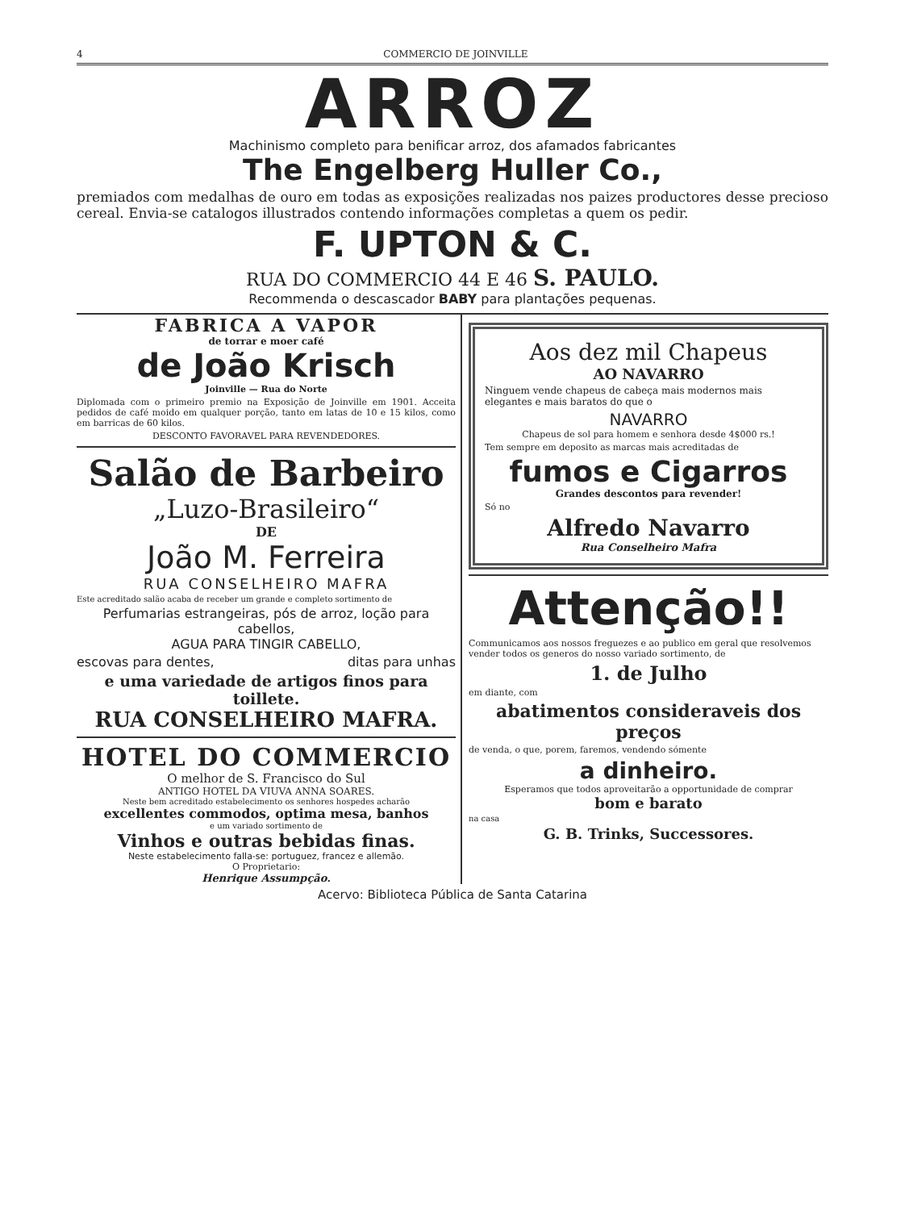4 COMMERCIO DE JOINVILLE
ARROZ
Machinismo completo para benificar arroz, dos afamados fabricantes
The Engelberg Huller Co.,
premiados com medalhas de ouro em todas as exposições realizadas nos paizes productores desse precioso cereal. Envia-se catalogos illustrados contendo informações completas a quem os pedir.
F. UPTON & C.
RUA DO COMMERCIO 44 E 46 S. PAULO.
Recommenda o descascador BABY para plantações pequenas.
FABRICA A VAPOR
de torrar e moer café
de João Krisch
Joinville — Rua do Norte
Diplomada com o primeiro premio na Exposição de Joinville em 1901. Acceita pedidos de café moido em qualquer porção, tanto em latas de 10 e 15 kilos, como em barricas de 60 kilos.
DESCONTO FAVORAVEL PARA REVENDEDORES.
Salão de Barbeiro
„Luzo-Brasileiro“
DE
João M. Ferreira
RUA CONSELHEIRO MAFRA
Este acreditado salão acaba de receber um grande e completo sortimento de
Perfumarias estrangeiras, pós de arroz, loção para cabellos,
AGUA PARA TINGIR CABELLO,
escovas para dentes, ditas para unhas
e uma variedade de artigos finos para toillete.
RUA CONSELHEIRO MAFRA.
HOTEL DO COMMERCIO
O melhor de S. Francisco do Sul
ANTIGO HOTEL DA VIUVA ANNA SOARES.
Neste bem acreditado estabelecimento os senhores hospedes acharão
excellentes commodos, optima mesa, banhos
e um variado sortimento de
Vinhos e outras bebidas finas.
Neste estabelecimento falla-se: portuguez, francez e allemão.
O Proprietario:
Henrique Assumpção.
Aos dez mil Chapeus
AO NAVARRO
Ninguem vende chapeus de cabeça mais modernos mais elegantes e mais baratos do que o
NAVARRO
Chapeus de sol para homem e senhora desde 4$000 rs.!
Tem sempre em deposito as marcas mais acreditadas de
fumos e Cigarros
Grandes descontos para revender!
Só no
Alfredo Navarro
Rua Conselheiro Mafra
Attenção!!
Communicamos aos nossos freguezes e ao publico em geral que resolvemos vender todos os generos do nosso variado sortimento, de
1. de Julho
em diante, com
abatimentos consideraveis dos preços
de venda, o que, porem, faremos, vendendo sómente
a dinheiro.
Esperamos que todos aproveitarão a opportunidade de comprar
bom e barato
na casa
G. B. Trinks, Successores.
Acervo: Biblioteca Pública de Santa Catarina